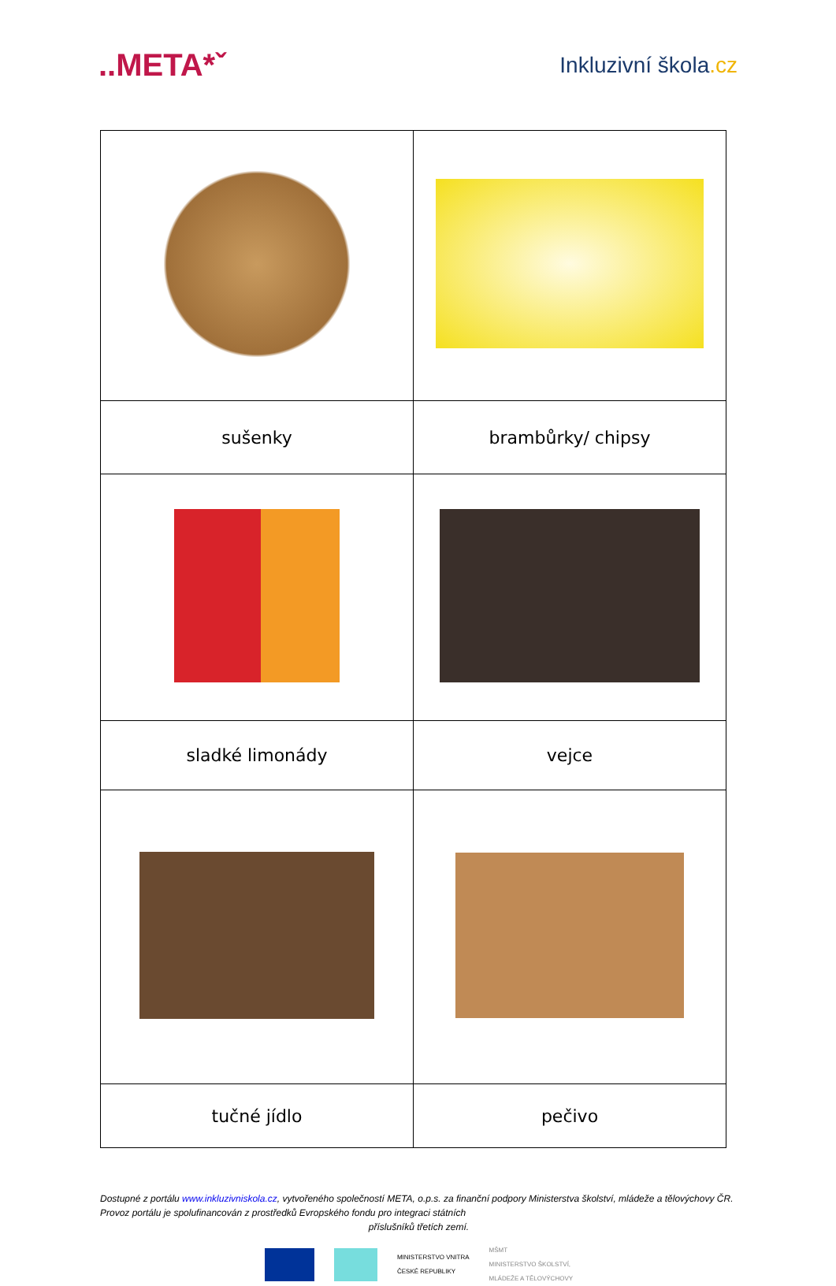..META*ˇ
Inkluzivní škola.cz
| sušenky | brambůrky/ chipsy |
| sladké limonády | vejce |
| tučné jídlo | pečivo |
Dostupné z portálu www.inkluzivniskola.cz, vytvořeného společností META, o.p.s. za finanční podpory Ministerstva školství, mládeže a tělovýchovy ČR. Provoz portálu je spolufinancován z prostředků Evropského fondu pro integraci státních
příslušníků třetích zemí.
MINISTERSTVO VNITRA
ČESKÉ REPUBLIKY
MŠMT
MINISTERSTVO ŠKOLSTVÍ,
MLÁDEŽE A TĚLOVÝCHOVY